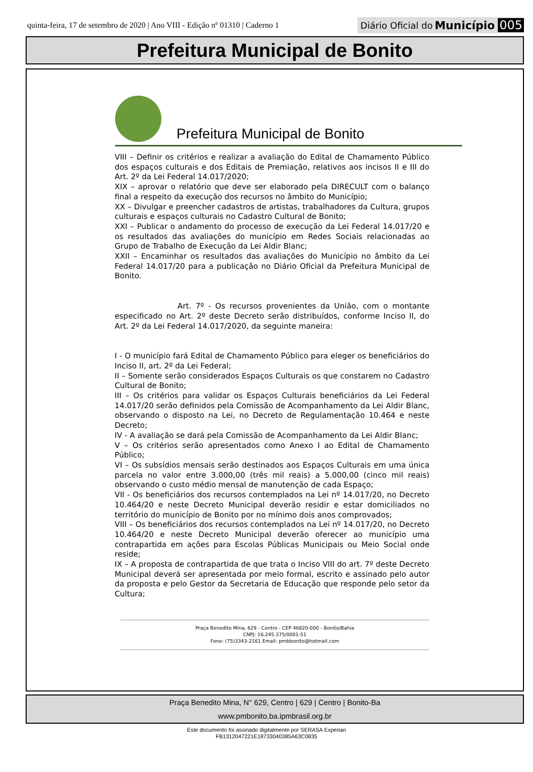quinta-feira, 17 de setembro de 2020 | Ano VIII - Edição nº 01310 | Caderno 1
Diário Oficial do Município 005
Prefeitura Municipal de Bonito
Prefeitura Municipal de Bonito
VIII – Definir os critérios e realizar a avaliação do Edital de Chamamento Público dos espaços culturais e dos Editais de Premiação, relativos aos incisos II e III do Art. 2º da Lei Federal 14.017/2020;
XIX – aprovar o relatório que deve ser elaborado pela DIRECULT com o balanço final a respeito da execução dos recursos no âmbito do Município;
XX – Divulgar e preencher cadastros de artistas, trabalhadores da Cultura, grupos culturais e espaços culturais no Cadastro Cultural de Bonito;
XXI – Publicar o andamento do processo de execução da Lei Federal 14.017/20 e os resultados das avaliações do município em Redes Sociais relacionadas ao Grupo de Trabalho de Execução da Lei Aldir Blanc;
XXII – Encaminhar os resultados das avaliações do Município no âmbito da Lei Federal 14.017/20 para a publicação no Diário Oficial da Prefeitura Municipal de Bonito.
Art. 7º - Os recursos provenientes da União, com o montante especificado no Art. 2º deste Decreto serão distribuídos, conforme Inciso II, do Art. 2º da Lei Federal 14.017/2020, da seguinte maneira:
I - O município fará Edital de Chamamento Público para eleger os beneficiários do Inciso II, art. 2º da Lei Federal;
II – Somente serão considerados Espaços Culturais os que constarem no Cadastro Cultural de Bonito;
III – Os critérios para validar os Espaços Culturais beneficiários da Lei Federal 14.017/20 serão definidos pela Comissão de Acompanhamento da Lei Aldir Blanc, observando o disposto na Lei, no Decreto de Regulamentação 10.464 e neste Decreto;
IV - A avaliação se dará pela Comissão de Acompanhamento da Lei Aldir Blanc;
V – Os critérios serão apresentados como Anexo I ao Edital de Chamamento Público;
VI – Os subsídios mensais serão destinados aos Espaços Culturais em uma única parcela no valor entre 3.000,00 (três mil reais) a 5.000,00 (cinco mil reais) observando o custo médio mensal de manutenção de cada Espaço;
VII - Os beneficiários dos recursos contemplados na Lei nº 14.017/20, no Decreto 10.464/20 e neste Decreto Municipal deverão residir e estar domiciliados no território do município de Bonito por no mínimo dois anos comprovados;
VIII – Os beneficiários dos recursos contemplados na Lei nº 14.017/20, no Decreto 10.464/20 e neste Decreto Municipal deverão oferecer ao município uma contrapartida em ações para Escolas Públicas Municipais ou Meio Social onde reside;
IX – A proposta de contrapartida de que trata o Inciso VIII do art. 7º deste Decreto Municipal deverá ser apresentada por meio formal, escrito e assinado pelo autor da proposta e pelo Gestor da Secretaria de Educação que responde pelo setor da Cultura;
Praça Benedito Mina, 629 - Centro - CEP 46820-000 - Bonito/Bahia
CNPJ: 16.245.375/0001-51
Fone: (75)3343-2161 Email: pmbbonito@hotmail.com
Praça Benedito Mina, N° 629, Centro | 629 | Centro | Bonito-Ba
www.pmbonito.ba.ipmbrasil.org.br
Este documento foi assinado digitalmente por SERASA Experian
FB1312047221E18733040385A63C0835